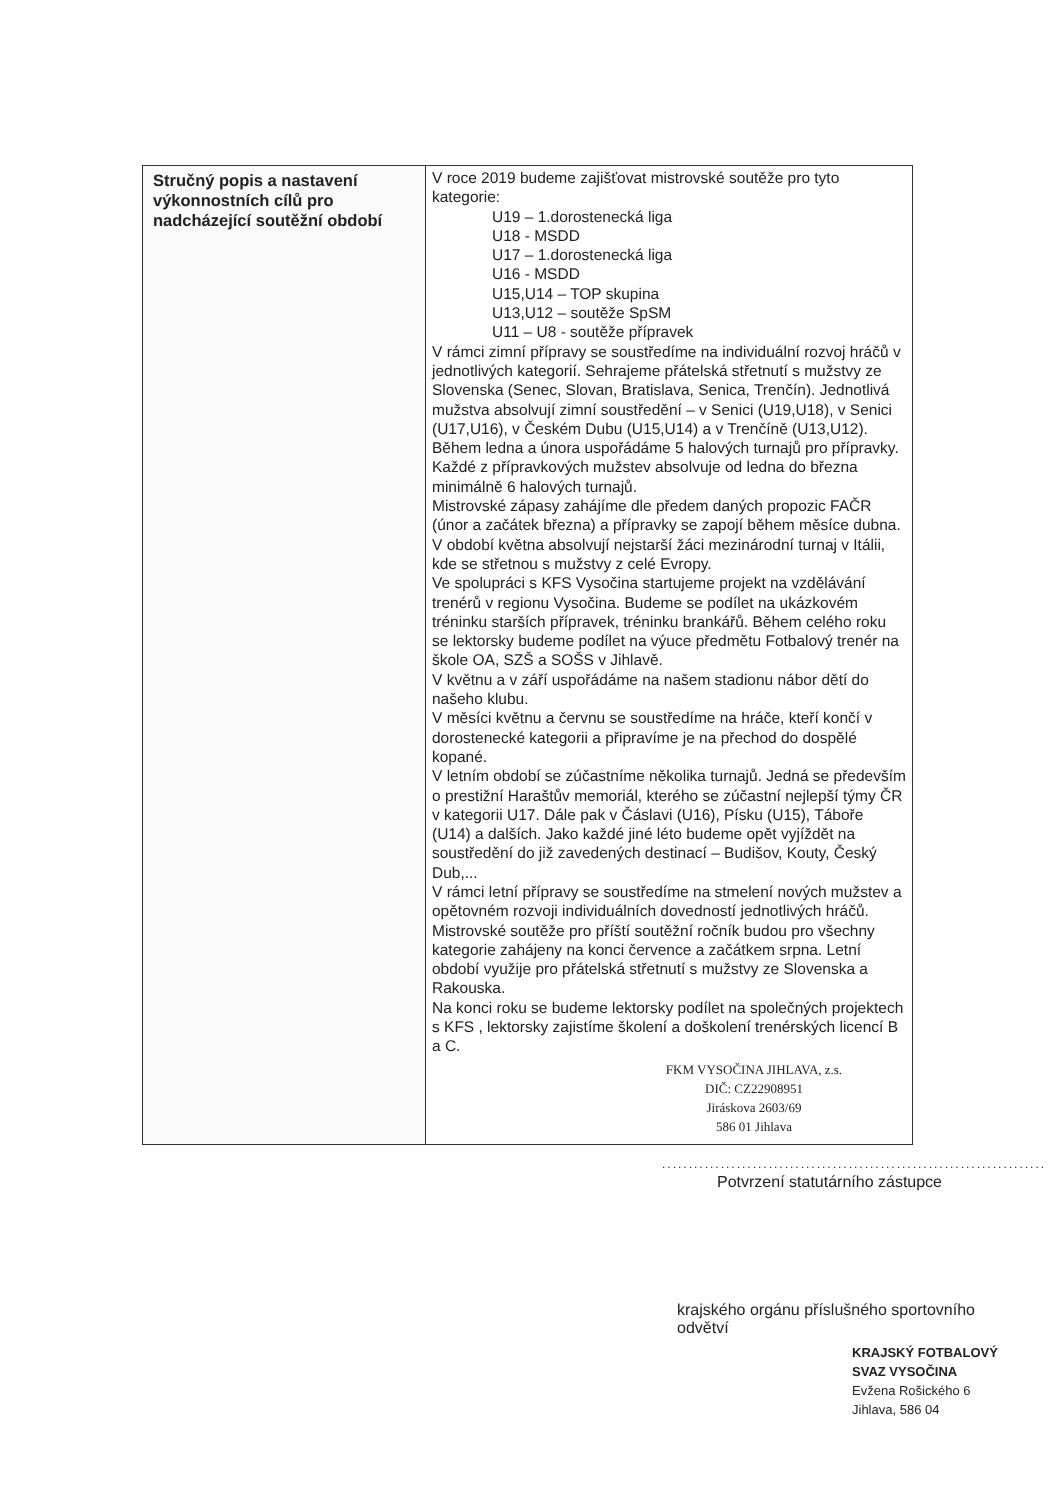| Stručný popis a nastavení výkonnostních cílů pro nadcházející soutěžní období | V roce 2019 budeme zajišťovat mistrovské soutěže pro tyto kategorie: U19 – 1.dorostenecká liga U18 - MSDD U17 – 1.dorostenecká liga U16 - MSDD U15,U14 – TOP skupina U13,U12 – soutěže SpSM U11 – U8 - soutěže přípravek V rámci zimní přípravy se soustředíme na individuální rozvoj hráčů v jednotlivých kategorií. Sehrajeme přátelská střetnutí s mužstvy ze Slovenska (Senec, Slovan, Bratislava, Senica, Trenčín). Jednotlivá mužstva absolvují zimní soustředění – v Senici (U19,U18), v Senici (U17,U16), v Českém Dubu (U15,U14) a v Trenčíně (U13,U12). Během ledna a února uspořádáme 5 halových turnajů pro přípravky. Každé z přípravkových mužstev absolvuje od ledna do března minimálně 6 halových turnajů. Mistrovské zápasy zahájíme dle předem daných propozic FAČR (únor a začátek března) a přípravky se zapojí během měsíce dubna. V období května absolvují nejstarší žáci mezinárodní turnaj v Itálii, kde se střetnou s mužstvy z celé Evropy. Ve spolupráci s KFS Vysočina startujeme projekt na vzdělávání trenérů v regionu Vysočina. Budeme se podílet na ukázkovém tréninku starších přípravek, tréninku brankářů. Během celého roku se lektorsky budeme podílet na výuce předmětu Fotbalový trenér na škole OA, SZŠ a SOŠS v Jihlavě. V květnu a v září uspořádáme na našem stadionu nábor dětí do našeho klubu. V měsíci květnu a červnu se soustředíme na hráče, kteří končí v dorostenecké kategorii a připravíme je na přechod do dospělé kopané. V letním období se zúčastníme několika turnajů. Jedná se především o prestižní Haraštův memoriál, kterého se zúčastní nejlepší týmy ČR v kategorii U17. Dále pak v Čáslavi (U16), Písku (U15), Táboře (U14) a dalších. Jako každé jiné léto budeme opět vyjíždět na soustředění do již zavedených destinací – Budišov, Kouty, Český Dub,... V rámci letní přípravy se soustředíme na stmelení nových mužstev a opětovném rozvoji individuálních dovedností jednotlivých hráčů. Mistrovské soutěže pro příští soutěžní ročník budou pro všechny kategorie zahájeny na konci července a začátkem srpna. Letní období využije pro přátelská střetnutí s mužstvy ze Slovenska a Rakouska. Na konci roku se budeme lektorsky podílet na společných projektech s KFS , lektorsky zajistíme školení a doškolení trenérských licencí B a C. FKM VYSOČINA JIHLAVA, z.s. DIČ: CZ22908951 Jiráskova 2603/69 586 01 Jihlava |
........................................................................
Potvrzení statutárního zástupce
krajského orgánu příslušného sportovního
odvětví
KRAJSKÝ FOTBALOVÝ
SVAZ VYSOČINA
Evžena Rošického 6
Jihlava, 586 04